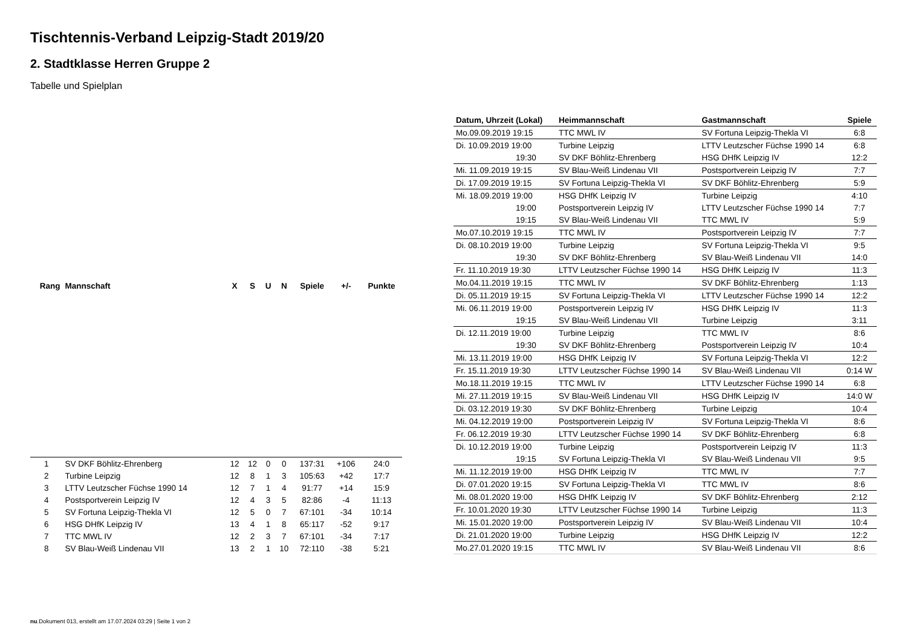Tischtennis-Verband Leipzig-Stadt 2019/20
2. Stadtklasse Herren Gruppe 2
Tabelle und Spielplan
| Rang | Mannschaft | X | S | U | N | Spiele | +/- | Punkte |
| --- | --- | --- | --- | --- | --- | --- | --- | --- |
| 1 | SV DKF Böhlitz-Ehrenberg | 12 | 12 | 0 | 0 | 137:31 | +106 | 24:0 |
| 2 | Turbine Leipzig | 12 | 8 | 1 | 3 | 105:63 | +42 | 17:7 |
| 3 | LTTV Leutzscher Füchse 1990 14 | 12 | 7 | 1 | 4 | 91:77 | +14 | 15:9 |
| 4 | Postsportverein Leipzig IV | 12 | 4 | 3 | 5 | 82:86 | -4 | 11:13 |
| 5 | SV Fortuna Leipzig-Thekla VI | 12 | 5 | 0 | 7 | 67:101 | -34 | 10:14 |
| 6 | HSG DHfK Leipzig IV | 13 | 4 | 1 | 8 | 65:117 | -52 | 9:17 |
| 7 | TTC MWL IV | 12 | 2 | 3 | 7 | 67:101 | -34 | 7:17 |
| 8 | SV Blau-Weiß Lindenau VII | 13 | 2 | 1 | 10 | 72:110 | -38 | 5:21 |
| Datum, Uhrzeit (Lokal) | Heimmannschaft | Gastmannschaft | Spiele |
| --- | --- | --- | --- |
| Mo.09.09.2019 19:15 | TTC MWL IV | SV Fortuna Leipzig-Thekla VI | 6:8 |
| Di. 10.09.2019 19:00 | Turbine Leipzig | LTTV Leutzscher Füchse 1990 14 | 6:8 |
| 19:30 | SV DKF Böhlitz-Ehrenberg | HSG DHfK Leipzig IV | 12:2 |
| Mi. 11.09.2019 19:15 | SV Blau-Weiß Lindenau VII | Postsportverein Leipzig IV | 7:7 |
| Di. 17.09.2019 19:15 | SV Fortuna Leipzig-Thekla VI | SV DKF Böhlitz-Ehrenberg | 5:9 |
| Mi. 18.09.2019 19:00 | HSG DHfK Leipzig IV | Turbine Leipzig | 4:10 |
| 19:00 | Postsportverein Leipzig IV | LTTV Leutzscher Füchse 1990 14 | 7:7 |
| 19:15 | SV Blau-Weiß Lindenau VII | TTC MWL IV | 5:9 |
| Mo.07.10.2019 19:15 | TTC MWL IV | Postsportverein Leipzig IV | 7:7 |
| Di. 08.10.2019 19:00 | Turbine Leipzig | SV Fortuna Leipzig-Thekla VI | 9:5 |
| 19:30 | SV DKF Böhlitz-Ehrenberg | SV Blau-Weiß Lindenau VII | 14:0 |
| Fr. 11.10.2019 19:30 | LTTV Leutzscher Füchse 1990 14 | HSG DHfK Leipzig IV | 11:3 |
| Mo.04.11.2019 19:15 | TTC MWL IV | SV DKF Böhlitz-Ehrenberg | 1:13 |
| Di. 05.11.2019 19:15 | SV Fortuna Leipzig-Thekla VI | LTTV Leutzscher Füchse 1990 14 | 12:2 |
| Mi. 06.11.2019 19:00 | Postsportverein Leipzig IV | HSG DHfK Leipzig IV | 11:3 |
| 19:15 | SV Blau-Weiß Lindenau VII | Turbine Leipzig | 3:11 |
| Di. 12.11.2019 19:00 | Turbine Leipzig | TTC MWL IV | 8:6 |
| 19:30 | SV DKF Böhlitz-Ehrenberg | Postsportverein Leipzig IV | 10:4 |
| Mi. 13.11.2019 19:00 | HSG DHfK Leipzig IV | SV Fortuna Leipzig-Thekla VI | 12:2 |
| Fr. 15.11.2019 19:30 | LTTV Leutzscher Füchse 1990 14 | SV Blau-Weiß Lindenau VII | 0:14 W |
| Mo.18.11.2019 19:15 | TTC MWL IV | LTTV Leutzscher Füchse 1990 14 | 6:8 |
| Mi. 27.11.2019 19:15 | SV Blau-Weiß Lindenau VII | HSG DHfK Leipzig IV | 14:0 W |
| Di. 03.12.2019 19:30 | SV DKF Böhlitz-Ehrenberg | Turbine Leipzig | 10:4 |
| Mi. 04.12.2019 19:00 | Postsportverein Leipzig IV | SV Fortuna Leipzig-Thekla VI | 8:6 |
| Fr. 06.12.2019 19:30 | LTTV Leutzscher Füchse 1990 14 | SV DKF Böhlitz-Ehrenberg | 6:8 |
| Di. 10.12.2019 19:00 | Turbine Leipzig | Postsportverein Leipzig IV | 11:3 |
| 19:15 | SV Fortuna Leipzig-Thekla VI | SV Blau-Weiß Lindenau VII | 9:5 |
| Mi. 11.12.2019 19:00 | HSG DHfK Leipzig IV | TTC MWL IV | 7:7 |
| Di. 07.01.2020 19:15 | SV Fortuna Leipzig-Thekla VI | TTC MWL IV | 8:6 |
| Mi. 08.01.2020 19:00 | HSG DHfK Leipzig IV | SV DKF Böhlitz-Ehrenberg | 2:12 |
| Fr. 10.01.2020 19:30 | LTTV Leutzscher Füchse 1990 14 | Turbine Leipzig | 11:3 |
| Mi. 15.01.2020 19:00 | Postsportverein Leipzig IV | SV Blau-Weiß Lindenau VII | 10:4 |
| Di. 21.01.2020 19:00 | Turbine Leipzig | HSG DHfK Leipzig IV | 12:2 |
| Mo.27.01.2020 19:15 | TTC MWL IV | SV Blau-Weiß Lindenau VII | 8:6 |
nu.Dokument 013, erstellt am 17.07.2024 03:29 | Seite 1 von 2